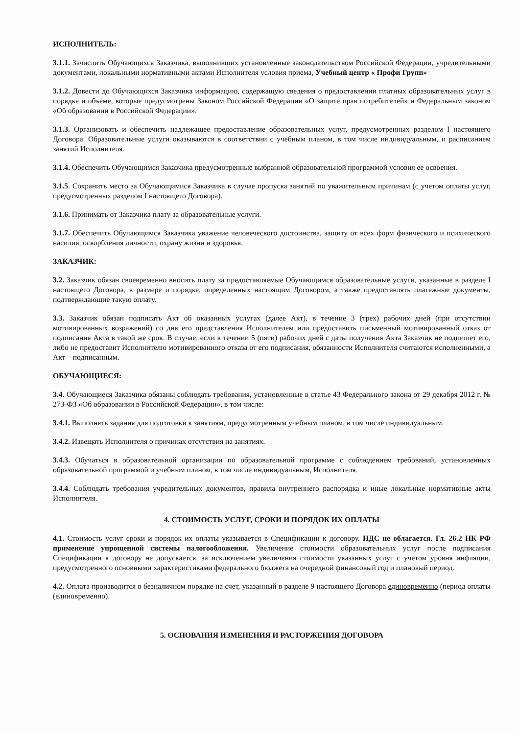ИСПОЛНИТЕЛЬ:
3.1.1. Зачислить Обучающихся Заказчика, выполнивших установленные законодательством Российской Федерации, учредительными документами, локальными нормативными актами Исполнителя условия приема, Учебный центр « Профи Групп»
3.1.2. Довести до Обучающихся Заказчика информацию, содержащую сведения о предоставлении платных образовательных услуг в порядке и объеме, которые предусмотрены Законом Российской Федерации «О защите прав потребителей» и Федеральным законом «Об образовании в Российской Федерации».
3.1.3. Организовать и обеспечить надлежащее предоставление образовательных услуг, предусмотренных разделом I настоящего Договора. Образовательные услуги оказываются в соответствии с учебным планом, в том числе индивидуальным, и расписанием занятий Исполнителя.
3.1.4. Обеспечить Обучающимся Заказчика предусмотренные выбранной образовательной программой условия ее освоения.
3.1.5. Сохранить место за Обучающимися Заказчика в случае пропуска занятий по уважительным причинам (с учетом оплаты услуг, предусмотренных разделом I настоящего Договора).
3.1.6. Принимать от Заказчика плату за образовательные услуги.
3.1.7. Обеспечить Обучающимся Заказчика уважение человеческого достоинства, защиту от всех форм физического и психического насилия, оскорбления личности, охрану жизни и здоровья.
ЗАКАЗЧИК:
3.2. Заказчик обязан своевременно вносить плату за предоставляемые Обучающимся образовательные услуги, указанные в разделе I настоящего Договора, в размере и порядке, определенных настоящим Договором, а также предоставлять платежные документы, подтверждающие такую оплату.
3.3. Заказчик обязан подписать Акт об оказанных услугах (далее Акт), в течение 3 (трех) рабочих дней (при отсутствии мотивированных возражений) со дня его представления Исполнителем или предоставить письменный мотивированный отказ от подписания Акта в такой же срок. В случае, если в течении 5 (пяти) рабочих дней с даты получения Акта Заказчик не подпишет его, либо не предоставит Исполнителю мотивированного отказа от его подписания, обязанности Исполнителя считаются исполненными, а Акт – подписанным.
ОБУЧАЮЩИЕСЯ:
3.4. Обучающиеся Заказчика обязаны соблюдать требования, установленные в статье 43 Федерального закона от 29 декабря 2012 г. № 273-ФЗ «Об образовании в Российской Федерации», в том числе:
3.4.1. Выполнять задания для подготовки к занятиям, предусмотренным учебным планом, в том числе индивидуальным.
3.4.2. Извещать Исполнителя о причинах отсутствия на занятиях.
3.4.3. Обучаться в образовательной организации по образовательной программе с соблюдением требований, установленных образовательной программой и учебным планом, в том числе индивидуальным, Исполнителя.
3.4.4. Соблюдать требования учредительных документов, правила внутреннего распорядка и иные локальные нормативные акты Исполнителя.
4. СТОИМОСТЬ УСЛУГ, СРОКИ И ПОРЯДОК ИХ ОПЛАТЫ
4.1. Стоимость услуг сроки и порядок их оплаты указывается в Спецификации к договору. НДС не облагается. Гл. 26.2 НК РФ применение упрощенной системы налогообложения. Увеличение стоимости образовательных услуг после подписания Спецификации к договору не допускается, за исключением увеличения стоимости указанных услуг с учетом уровня инфляции, предусмотренного основными характеристиками федерального бюджета на очередной финансовый год и плановый период.
4.2. Оплата производится в безналичном порядке на счет, указанный в разделе 9 настоящего Договора единовременно (период оплаты (единовременно).
5. ОСНОВАНИЯ ИЗМЕНЕНИЯ И РАСТОРЖЕНИЯ ДОГОВОРА